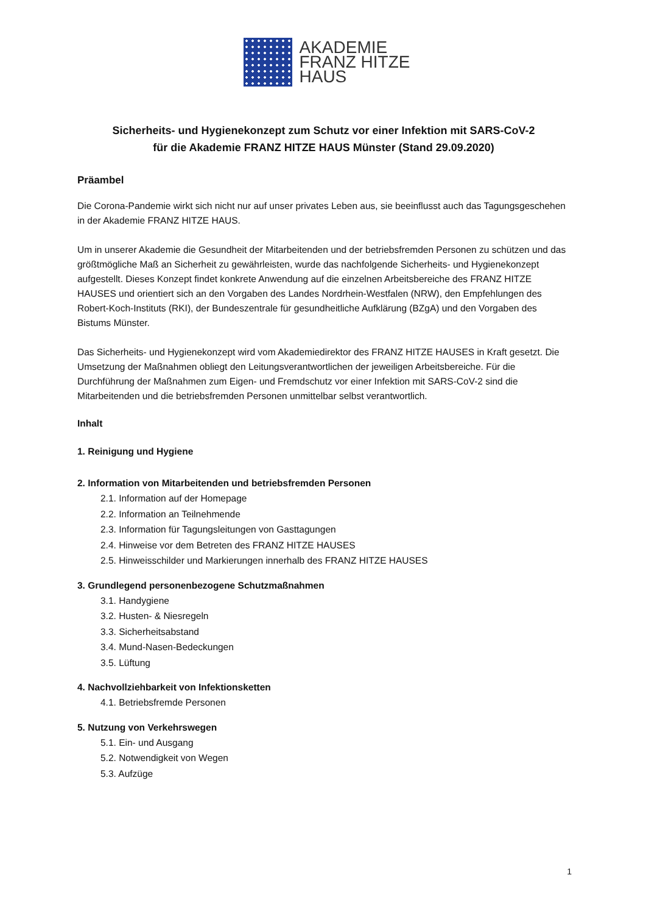AKADEMIE
FRANZ HITZE
HAUS
Sicherheits- und Hygienekonzept zum Schutz vor einer Infektion mit SARS-CoV-2
für die Akademie FRANZ HITZE HAUS Münster (Stand 29.09.2020)
Präambel
Die Corona-Pandemie wirkt sich nicht nur auf unser privates Leben aus, sie beeinflusst auch das Tagungsgeschehen in der Akademie FRANZ HITZE HAUS.
Um in unserer Akademie die Gesundheit der Mitarbeitenden und der betriebsfremden Personen zu schützen und das größtmögliche Maß an Sicherheit zu gewährleisten, wurde das nachfolgende Sicherheits- und Hygienekonzept aufgestellt. Dieses Konzept findet konkrete Anwendung auf die einzelnen Arbeitsbereiche des FRANZ HITZE HAUSES und orientiert sich an den Vorgaben des Landes Nordrhein-Westfalen (NRW), den Empfehlungen des Robert-Koch-Instituts (RKI), der Bundeszentrale für gesundheitliche Aufklärung (BZgA) und den Vorgaben des Bistums Münster.
Das Sicherheits- und Hygienekonzept wird vom Akademiedirektor des FRANZ HITZE HAUSES in Kraft gesetzt. Die Umsetzung der Maßnahmen obliegt den Leitungsverantwortlichen der jeweiligen Arbeitsbereiche. Für die Durchführung der Maßnahmen zum Eigen- und Fremdschutz vor einer Infektion mit SARS-CoV-2 sind die Mitarbeitenden und die betriebsfremden Personen unmittelbar selbst verantwortlich.
Inhalt
1. Reinigung und Hygiene
2. Information von Mitarbeitenden und betriebsfremden Personen
2.1. Information auf der Homepage
2.2. Information an Teilnehmende
2.3. Information für Tagungsleitungen von Gasttagungen
2.4. Hinweise vor dem Betreten des FRANZ HITZE HAUSES
2.5. Hinweisschilder und Markierungen innerhalb des FRANZ HITZE HAUSES
3. Grundlegend personenbezogene Schutzmaßnahmen
3.1. Handygiene
3.2. Husten- & Niesregeln
3.3. Sicherheitsabstand
3.4. Mund-Nasen-Bedeckungen
3.5. Lüftung
4. Nachvollziehbarkeit von Infektionsketten
4.1. Betriebsfremde Personen
5. Nutzung von Verkehrswegen
5.1. Ein- und Ausgang
5.2. Notwendigkeit von Wegen
5.3. Aufzüge
1